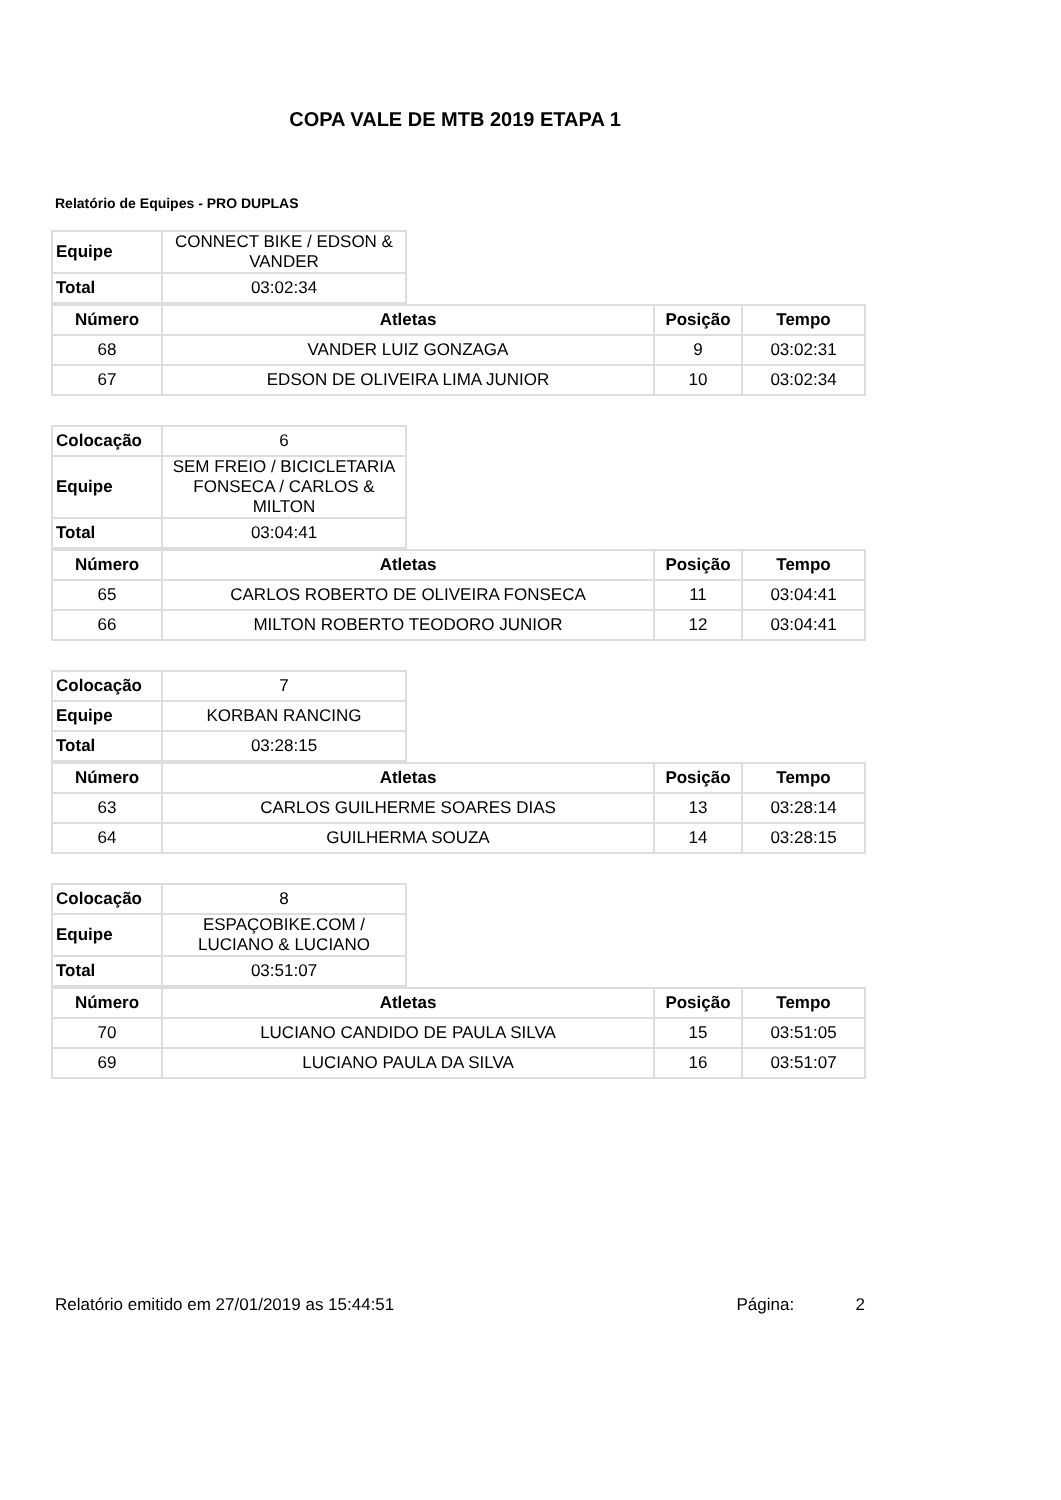COPA VALE DE MTB 2019 ETAPA 1
Relatório de Equipes - PRO DUPLAS
| Equipe | CONNECT BIKE / EDSON & VANDER |
| Total | 03:02:34 |
| Número | Atletas | Posição | Tempo |
| --- | --- | --- | --- |
| 68 | VANDER LUIZ GONZAGA | 9 | 03:02:31 |
| 67 | EDSON DE OLIVEIRA LIMA JUNIOR | 10 | 03:02:34 |
| Colocação | 6 |
| Equipe | SEM FREIO / BICICLETARIA FONSECA / CARLOS & MILTON |
| Total | 03:04:41 |
| Número | Atletas | Posição | Tempo |
| --- | --- | --- | --- |
| 65 | CARLOS ROBERTO DE OLIVEIRA FONSECA | 11 | 03:04:41 |
| 66 | MILTON ROBERTO TEODORO JUNIOR | 12 | 03:04:41 |
| Colocação | 7 |
| Equipe | KORBAN RANCING |
| Total | 03:28:15 |
| Número | Atletas | Posição | Tempo |
| --- | --- | --- | --- |
| 63 | CARLOS GUILHERME SOARES DIAS | 13 | 03:28:14 |
| 64 | GUILHERMA SOUZA | 14 | 03:28:15 |
| Colocação | 8 |
| Equipe | ESPAÇOBIKE.COM / LUCIANO & LUCIANO |
| Total | 03:51:07 |
| Número | Atletas | Posição | Tempo |
| --- | --- | --- | --- |
| 70 | LUCIANO CANDIDO DE PAULA SILVA | 15 | 03:51:05 |
| 69 | LUCIANO PAULA DA SILVA | 16 | 03:51:07 |
Relatório emitido em 27/01/2019 as 15:44:51 Página: 2